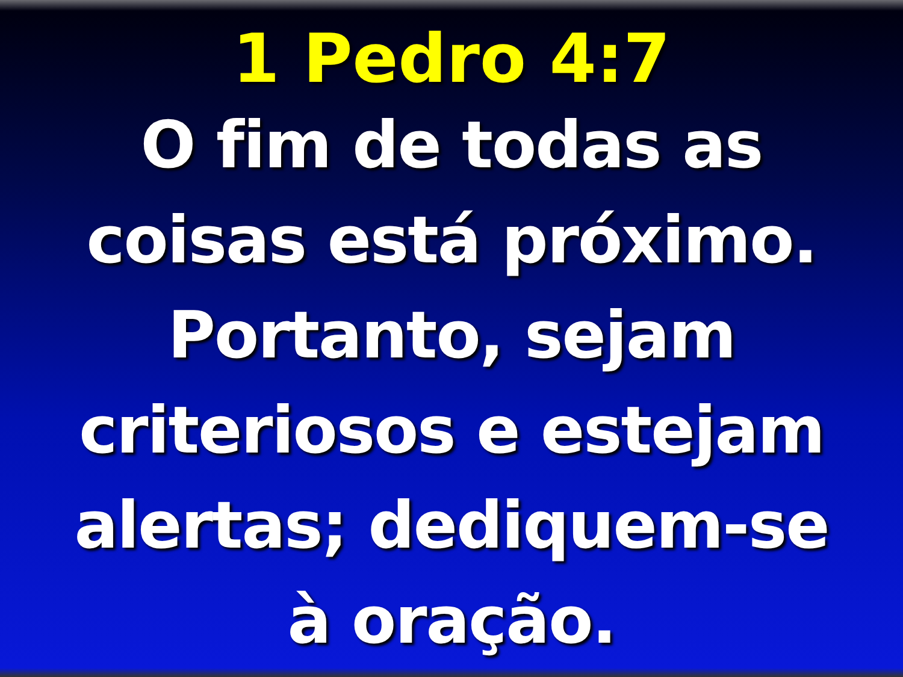1 Pedro 4:7
O fim de todas as
coisas está próximo.
Portanto, sejam
criteriosos e estejam
alertas; dediquem-se
à oração.